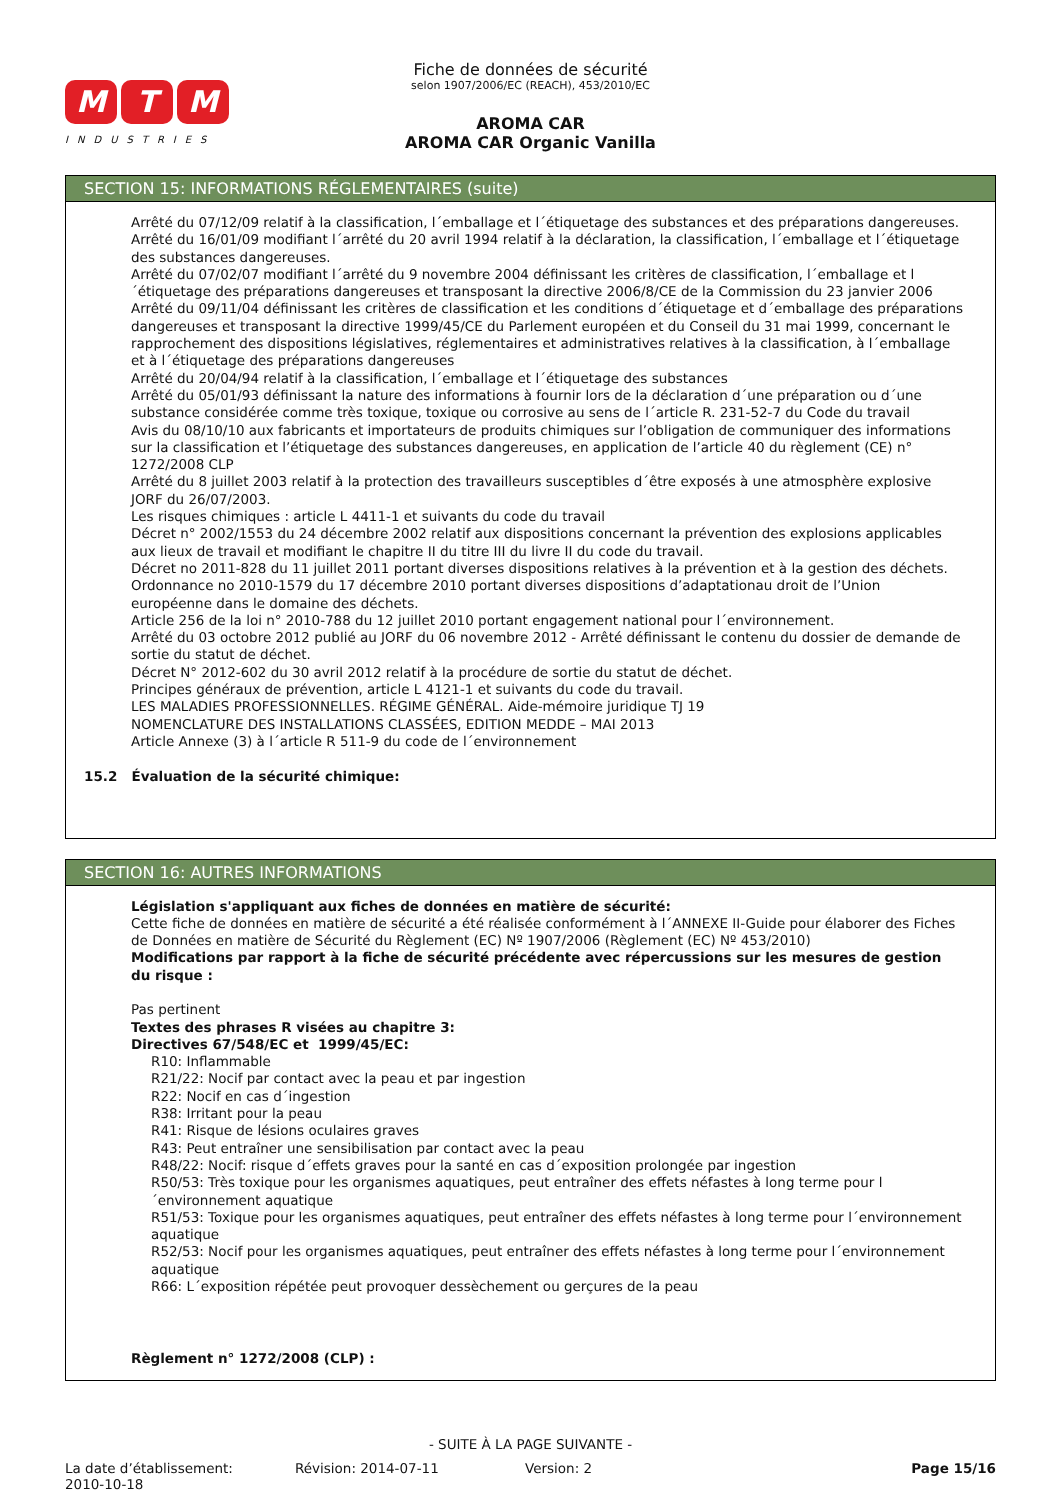M T M
INDUSTRIES
Fiche de données de sécurité
selon 1907/2006/EC (REACH), 453/2010/EC
AROMA CAR
AROMA CAR Organic Vanilla
SECTION 15: INFORMATIONS RÉGLEMENTAIRES (suite)
Arrêté du 07/12/09 relatif à la classification, l´emballage et l´étiquetage des substances et des préparations dangereuses.
Arrêté du 16/01/09 modifiant l´arrêté du 20 avril 1994 relatif à la déclaration, la classification, l´emballage et l´étiquetage des substances dangereuses.
Arrêté du 07/02/07 modifiant l´arrêté du 9 novembre 2004 définissant les critères de classification, l´emballage et l´étiquetage des préparations dangereuses et transposant la directive 2006/8/CE de la Commission du 23 janvier 2006
Arrêté du 09/11/04 définissant les critères de classification et les conditions d´étiquetage et d´emballage des préparations dangereuses et transposant la directive 1999/45/CE du Parlement européen et du Conseil du 31 mai 1999, concernant le rapprochement des dispositions législatives, réglementaires et administratives relatives à la classification, à l´emballage et à l´étiquetage des préparations dangereuses
Arrêté du 20/04/94 relatif à la classification, l´emballage et l´étiquetage des substances
Arrêté du 05/01/93 définissant la nature des informations à fournir lors de la déclaration d´une préparation ou d´une substance considérée comme très toxique, toxique ou corrosive au sens de l´article R. 231-52-7 du Code du travail
Avis du 08/10/10 aux fabricants et importateurs de produits chimiques sur l’obligation de communiquer des informations sur la classification et l’étiquetage des substances dangereuses, en application de l’article 40 du règlement (CE) n° 1272/2008 CLP
Arrêté du 8 juillet 2003 relatif à la protection des travailleurs susceptibles d´être exposés à une atmosphère explosive JORF du 26/07/2003.
Les risques chimiques : article L 4411-1 et suivants du code du travail
Décret n° 2002/1553 du 24 décembre 2002 relatif aux dispositions concernant la prévention des explosions applicables aux lieux de travail et modifiant le chapitre II du titre III du livre II du code du travail.
Décret no 2011-828 du 11 juillet 2011 portant diverses dispositions relatives à la prévention et à la gestion des déchets.
Ordonnance no 2010-1579 du 17 décembre 2010 portant diverses dispositions d’adaptationau droit de l’Union européenne dans le domaine des déchets.
Article 256 de la loi n° 2010-788 du 12 juillet 2010 portant engagement national pour l´environnement.
Arrêté du 03 octobre 2012 publié au JORF du 06 novembre 2012 - Arrêté définissant le contenu du dossier de demande de sortie du statut de déchet.
Décret N° 2012-602 du 30 avril 2012 relatif à la procédure de sortie du statut de déchet.
Principes généraux de prévention, article L 4121-1 et suivants du code du travail.
LES MALADIES PROFESSIONNELLES. RÉGIME GÉNÉRAL. Aide-mémoire juridique TJ 19
NOMENCLATURE DES INSTALLATIONS CLASSÉES, EDITION MEDDE – MAI 2013
Article Annexe (3) à l´article R 511-9 du code de l´environnement
15.2 Évaluation de la sécurité chimique:
SECTION 16: AUTRES INFORMATIONS
Législation s'appliquant aux fiches de données en matière de sécurité:
Cette fiche de données en matière de sécurité a été réalisée conformément à l´ANNEXE II-Guide pour élaborer des Fiches de Données en matière de Sécurité du Règlement (EC) Nº 1907/2006 (Règlement (EC) Nº 453/2010)
Modifications par rapport à la fiche de sécurité précédente avec répercussions sur les mesures de gestion du risque :
Pas pertinent
Textes des phrases R visées au chapitre 3:
Directives 67/548/EC et 1999/45/EC:
R10: Inflammable
R21/22: Nocif par contact avec la peau et par ingestion
R22: Nocif en cas d´ingestion
R38: Irritant pour la peau
R41: Risque de lésions oculaires graves
R43: Peut entraîner une sensibilisation par contact avec la peau
R48/22: Nocif: risque d´effets graves pour la santé en cas d´exposition prolongée par ingestion
R50/53: Très toxique pour les organismes aquatiques, peut entraîner des effets néfastes à long terme pour l´environnement aquatique
R51/53: Toxique pour les organismes aquatiques, peut entraîner des effets néfastes à long terme pour l´environnement aquatique
R52/53: Nocif pour les organismes aquatiques, peut entraîner des effets néfastes à long terme pour l´environnement aquatique
R66: L´exposition répétée peut provoquer dessèchement ou gerçures de la peau
Règlement n° 1272/2008 (CLP) :
- SUITE À LA PAGE SUIVANTE -
La date d’établissement:
2010-10-18
Révision: 2014-07-11 Version: 2 Page 15/16